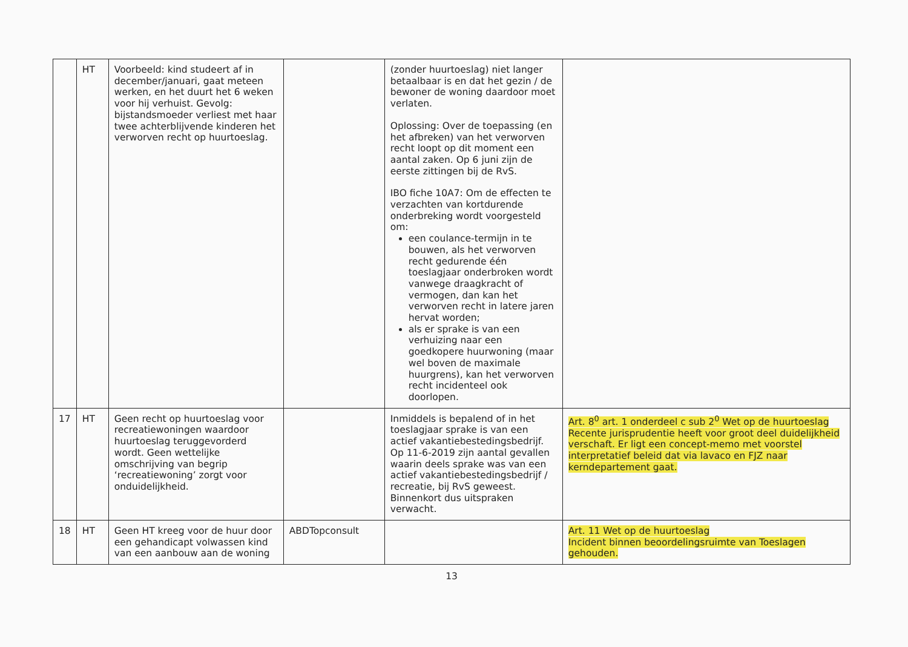| | HT | Voorbeeld: kind studeert af in december/januari, gaat meteen werken, en het duurt het 6 weken voor hij verhuist. Gevolg: bijstandsmoeder verliest met haar twee achterblijvende kinderen het verworven recht op huurtoeslag. | | (zonder huurtoeslag) niet langer betaalbaar is en dat het gezin / de bewoner de woning daardoor moet verlaten. Oplossing: Over de toepassing (en het afbreken) van het verworven recht loopt op dit moment een aantal zaken. Op 6 juni zijn de eerste zittingen bij de RvS. IBO fiche 10A7: Om de effecten te verzachten van kortdurende onderbreking wordt voorgesteld om: een coulance-termijn in te bouwen, als het verworven recht gedurende één toeslagjaar onderbroken wordt vanwege draagkracht of vermogen, dan kan het verworven recht in latere jaren hervat worden; als er sprake is van een verhuizing naar een goedkopere huurwoning (maar wel boven de maximale huurgrens), kan het verworven recht incidenteel ook doorlopen. | |
| 17 | HT | Geen recht op huurtoeslag voor recreatiewoningen waardoor huurtoeslag teruggevorderd wordt. Geen wettelijke omschrijving van begrip ‘recreatiewoning’ zorgt voor onduidelijkheid. | | Inmiddels is bepalend of in het toeslagjaar sprake is van een actief vakantiebestedingsbedrijf. Op 11-6-2019 zijn aantal gevallen waarin deels sprake was van een actief vakantiebestedingsbedrijf / recreatie, bij RvS geweest. Binnenkort dus uitspraken verwacht. | Art. 8<sup>0</sup> art. 1 onderdeel c sub 2<sup>0</sup> Wet op de huurtoeslag Recente jurisprudentie heeft voor groot deel duidelijkheid verschaft. Er ligt een concept-memo met voorstel interpretatief beleid dat via lavaco en FJZ naar kerndepartement gaat. |
| 18 | HT | Geen HT kreeg voor de huur door een gehandicapt volwassen kind van een aanbouw aan de woning | ABDTopconsult | | Art. 11 Wet op de huurtoeslag Incident binnen beoordelingsruimte van Toeslagen gehouden. |
13